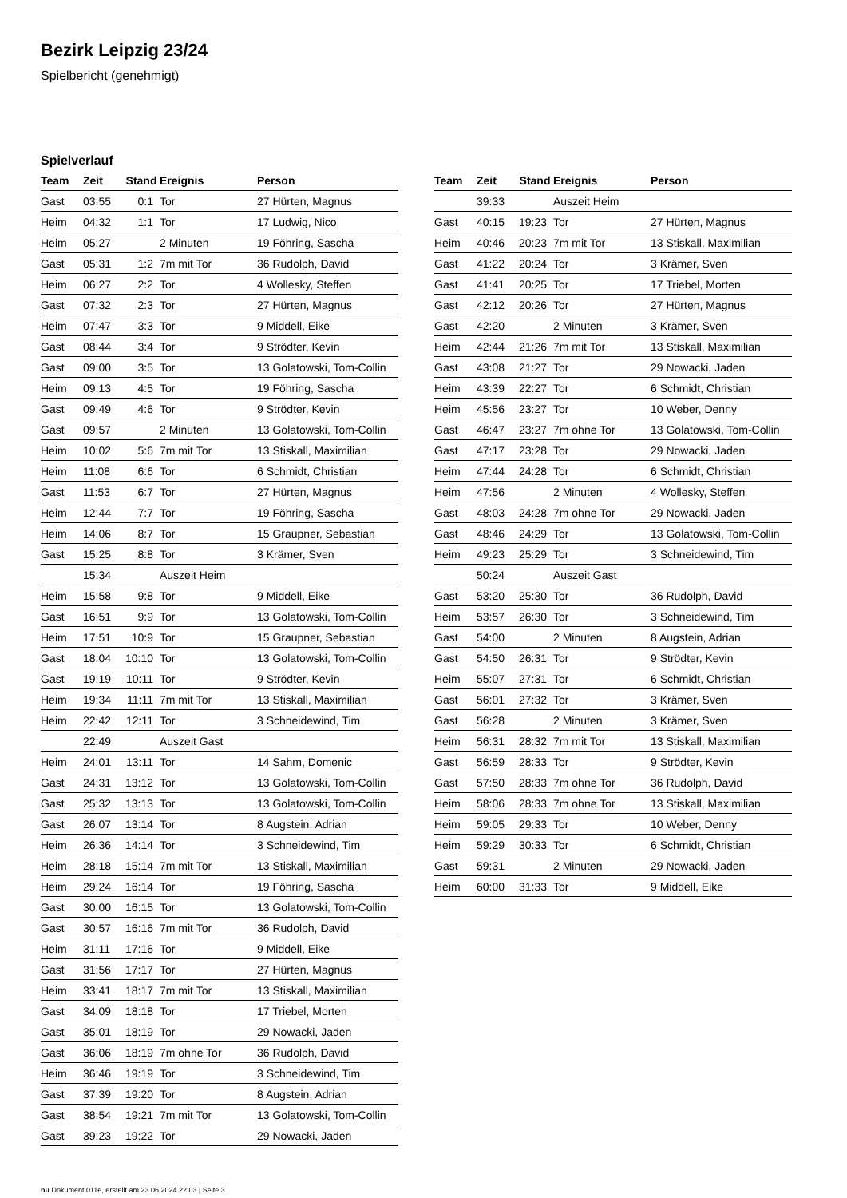Bezirk Leipzig 23/24
Spielbericht (genehmigt)
Spielverlauf
| Team | Zeit | Stand | Ereignis | Person |
| --- | --- | --- | --- | --- |
| Gast | 03:55 | 0:1 | Tor | 27 Hürten, Magnus |
| Heim | 04:32 | 1:1 | Tor | 17 Ludwig, Nico |
| Heim | 05:27 | | 2 Minuten | 19 Föhring, Sascha |
| Gast | 05:31 | 1:2 | 7m mit Tor | 36 Rudolph, David |
| Heim | 06:27 | 2:2 | Tor | 4 Wollesky, Steffen |
| Gast | 07:32 | 2:3 | Tor | 27 Hürten, Magnus |
| Heim | 07:47 | 3:3 | Tor | 9 Middell, Eike |
| Gast | 08:44 | 3:4 | Tor | 9 Strödter, Kevin |
| Gast | 09:00 | 3:5 | Tor | 13 Golatowski, Tom-Collin |
| Heim | 09:13 | 4:5 | Tor | 19 Föhring, Sascha |
| Gast | 09:49 | 4:6 | Tor | 9 Strödter, Kevin |
| Gast | 09:57 | | 2 Minuten | 13 Golatowski, Tom-Collin |
| Heim | 10:02 | 5:6 | 7m mit Tor | 13 Stiskall, Maximilian |
| Heim | 11:08 | 6:6 | Tor | 6 Schmidt, Christian |
| Gast | 11:53 | 6:7 | Tor | 27 Hürten, Magnus |
| Heim | 12:44 | 7:7 | Tor | 19 Föhring, Sascha |
| Heim | 14:06 | 8:7 | Tor | 15 Graupner, Sebastian |
| Gast | 15:25 | 8:8 | Tor | 3 Krämer, Sven |
| | 15:34 | | Auszeit Heim | |
| Heim | 15:58 | 9:8 | Tor | 9 Middell, Eike |
| Gast | 16:51 | 9:9 | Tor | 13 Golatowski, Tom-Collin |
| Heim | 17:51 | 10:9 | Tor | 15 Graupner, Sebastian |
| Gast | 18:04 | 10:10 | Tor | 13 Golatowski, Tom-Collin |
| Gast | 19:19 | 10:11 | Tor | 9 Strödter, Kevin |
| Heim | 19:34 | 11:11 | 7m mit Tor | 13 Stiskall, Maximilian |
| Heim | 22:42 | 12:11 | Tor | 3 Schneidewind, Tim |
| | 22:49 | | Auszeit Gast | |
| Heim | 24:01 | 13:11 | Tor | 14 Sahm, Domenic |
| Gast | 24:31 | 13:12 | Tor | 13 Golatowski, Tom-Collin |
| Gast | 25:32 | 13:13 | Tor | 13 Golatowski, Tom-Collin |
| Gast | 26:07 | 13:14 | Tor | 8 Augstein, Adrian |
| Heim | 26:36 | 14:14 | Tor | 3 Schneidewind, Tim |
| Heim | 28:18 | 15:14 | 7m mit Tor | 13 Stiskall, Maximilian |
| Heim | 29:24 | 16:14 | Tor | 19 Föhring, Sascha |
| Gast | 30:00 | 16:15 | Tor | 13 Golatowski, Tom-Collin |
| Gast | 30:57 | 16:16 | 7m mit Tor | 36 Rudolph, David |
| Heim | 31:11 | 17:16 | Tor | 9 Middell, Eike |
| Gast | 31:56 | 17:17 | Tor | 27 Hürten, Magnus |
| Heim | 33:41 | 18:17 | 7m mit Tor | 13 Stiskall, Maximilian |
| Gast | 34:09 | 18:18 | Tor | 17 Triebel, Morten |
| Gast | 35:01 | 18:19 | Tor | 29 Nowacki, Jaden |
| Gast | 36:06 | 18:19 | 7m ohne Tor | 36 Rudolph, David |
| Heim | 36:46 | 19:19 | Tor | 3 Schneidewind, Tim |
| Gast | 37:39 | 19:20 | Tor | 8 Augstein, Adrian |
| Gast | 38:54 | 19:21 | 7m mit Tor | 13 Golatowski, Tom-Collin |
| Gast | 39:23 | 19:22 | Tor | 29 Nowacki, Jaden |
| Team | Zeit | Stand | Ereignis | Person |
| --- | --- | --- | --- | --- |
| | 39:33 | | Auszeit Heim | |
| Gast | 40:15 | 19:23 | Tor | 27 Hürten, Magnus |
| Heim | 40:46 | 20:23 | 7m mit Tor | 13 Stiskall, Maximilian |
| Gast | 41:22 | 20:24 | Tor | 3 Krämer, Sven |
| Gast | 41:41 | 20:25 | Tor | 17 Triebel, Morten |
| Gast | 42:12 | 20:26 | Tor | 27 Hürten, Magnus |
| Gast | 42:20 | | 2 Minuten | 3 Krämer, Sven |
| Heim | 42:44 | 21:26 | 7m mit Tor | 13 Stiskall, Maximilian |
| Gast | 43:08 | 21:27 | Tor | 29 Nowacki, Jaden |
| Heim | 43:39 | 22:27 | Tor | 6 Schmidt, Christian |
| Heim | 45:56 | 23:27 | Tor | 10 Weber, Denny |
| Gast | 46:47 | 23:27 | 7m ohne Tor | 13 Golatowski, Tom-Collin |
| Gast | 47:17 | 23:28 | Tor | 29 Nowacki, Jaden |
| Heim | 47:44 | 24:28 | Tor | 6 Schmidt, Christian |
| Heim | 47:56 | | 2 Minuten | 4 Wollesky, Steffen |
| Gast | 48:03 | 24:28 | 7m ohne Tor | 29 Nowacki, Jaden |
| Gast | 48:46 | 24:29 | Tor | 13 Golatowski, Tom-Collin |
| Heim | 49:23 | 25:29 | Tor | 3 Schneidewind, Tim |
| | 50:24 | | Auszeit Gast | |
| Gast | 53:20 | 25:30 | Tor | 36 Rudolph, David |
| Heim | 53:57 | 26:30 | Tor | 3 Schneidewind, Tim |
| Gast | 54:00 | | 2 Minuten | 8 Augstein, Adrian |
| Gast | 54:50 | 26:31 | Tor | 9 Strödter, Kevin |
| Heim | 55:07 | 27:31 | Tor | 6 Schmidt, Christian |
| Gast | 56:01 | 27:32 | Tor | 3 Krämer, Sven |
| Gast | 56:28 | | 2 Minuten | 3 Krämer, Sven |
| Heim | 56:31 | 28:32 | 7m mit Tor | 13 Stiskall, Maximilian |
| Gast | 56:59 | 28:33 | Tor | 9 Strödter, Kevin |
| Gast | 57:50 | 28:33 | 7m ohne Tor | 36 Rudolph, David |
| Heim | 58:06 | 28:33 | 7m ohne Tor | 13 Stiskall, Maximilian |
| Heim | 59:05 | 29:33 | Tor | 10 Weber, Denny |
| Heim | 59:29 | 30:33 | Tor | 6 Schmidt, Christian |
| Gast | 59:31 | | 2 Minuten | 29 Nowacki, Jaden |
| Heim | 60:00 | 31:33 | Tor | 9 Middell, Eike |
nu.Dokument 011e, erstellt am 23.06.2024 22:03 | Seite 3